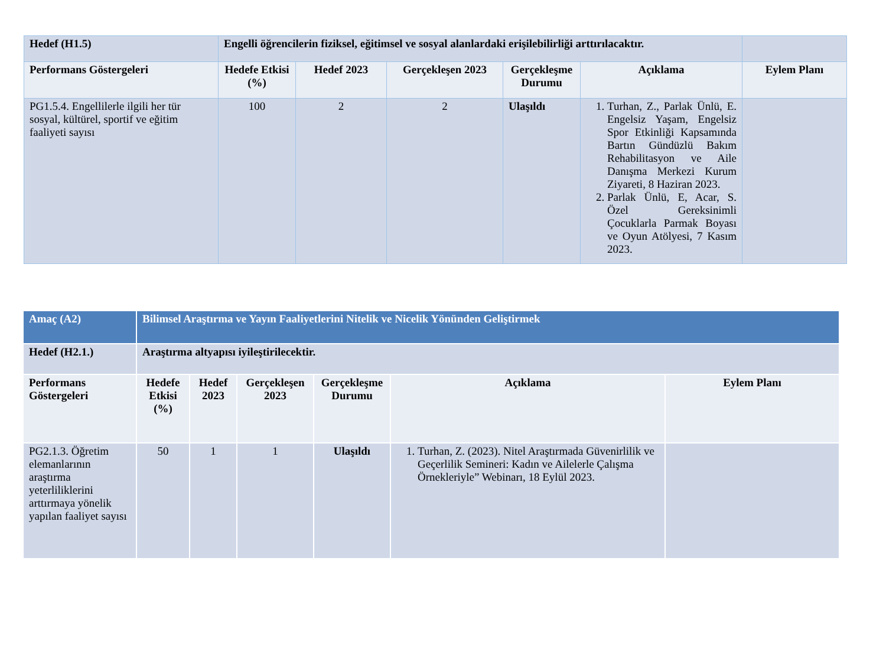| Hedef (H1.5) | Engelli öğrencilerin fiziksel, eğitimsel ve sosyal alanlardaki erişilebilirliği arttırılacaktır. | | | | | |
| --- | --- | --- | --- | --- | --- | --- |
| Performans Göstergeleri | Hedefe Etkisi (%) | Hedef 2023 | Gerçekleşen 2023 | Gerçekleşme Durumu | Açıklama | Eylem Planı |
| PG1.5.4. Engellilerle ilgili her tür sosyal, kültürel, sportif ve eğitim faaliyeti sayısı | 100 | 2 | 2 | Ulaşıldı | 1. Turhan, Z., Parlak Ünlü, E. Engelsiz Yaşam, Engelsiz Spor Etkinliği Kapsamında Bartın Gündüzlü Bakım Rehabilitasyon ve Aile Danışma Merkezi Kurum Ziyareti, 8 Haziran 2023. 2. Parlak Ünlü, E, Acar, S. Özel Gereksinimli Çocuklarla Parmak Boyası ve Oyun Atölyesi, 7 Kasım 2023. | |
| Amaç (A2) | Bilimsel Araştırma ve Yayın Faaliyetlerini Nitelik ve Nicelik Yönünden Geliştirmek | | | | | |
| --- | --- | --- | --- | --- | --- | --- |
| Hedef (H2.1.) | Araştırma altyapısı iyileştirilecektir. | | | | | |
| Performans Göstergeleri | Hedefe Etkisi (%) | Hedef 2023 | Gerçekleşen 2023 | Gerçekleşme Durumu | Açıklama | Eylem Planı |
| PG2.1.3. Öğretim elemanlarının araştırma yeterliliklerini arttırmaya yönelik yapılan faaliyet sayısı | 50 | 1 | 1 | Ulaşıldı | 1. Turhan, Z. (2023). Nitel Araştırmada Güvenirlilik ve Geçerlilik Semineri: Kadın ve Ailelerle Çalışma Örnekleriyle” Webinarı, 18 Eylül 2023. | |